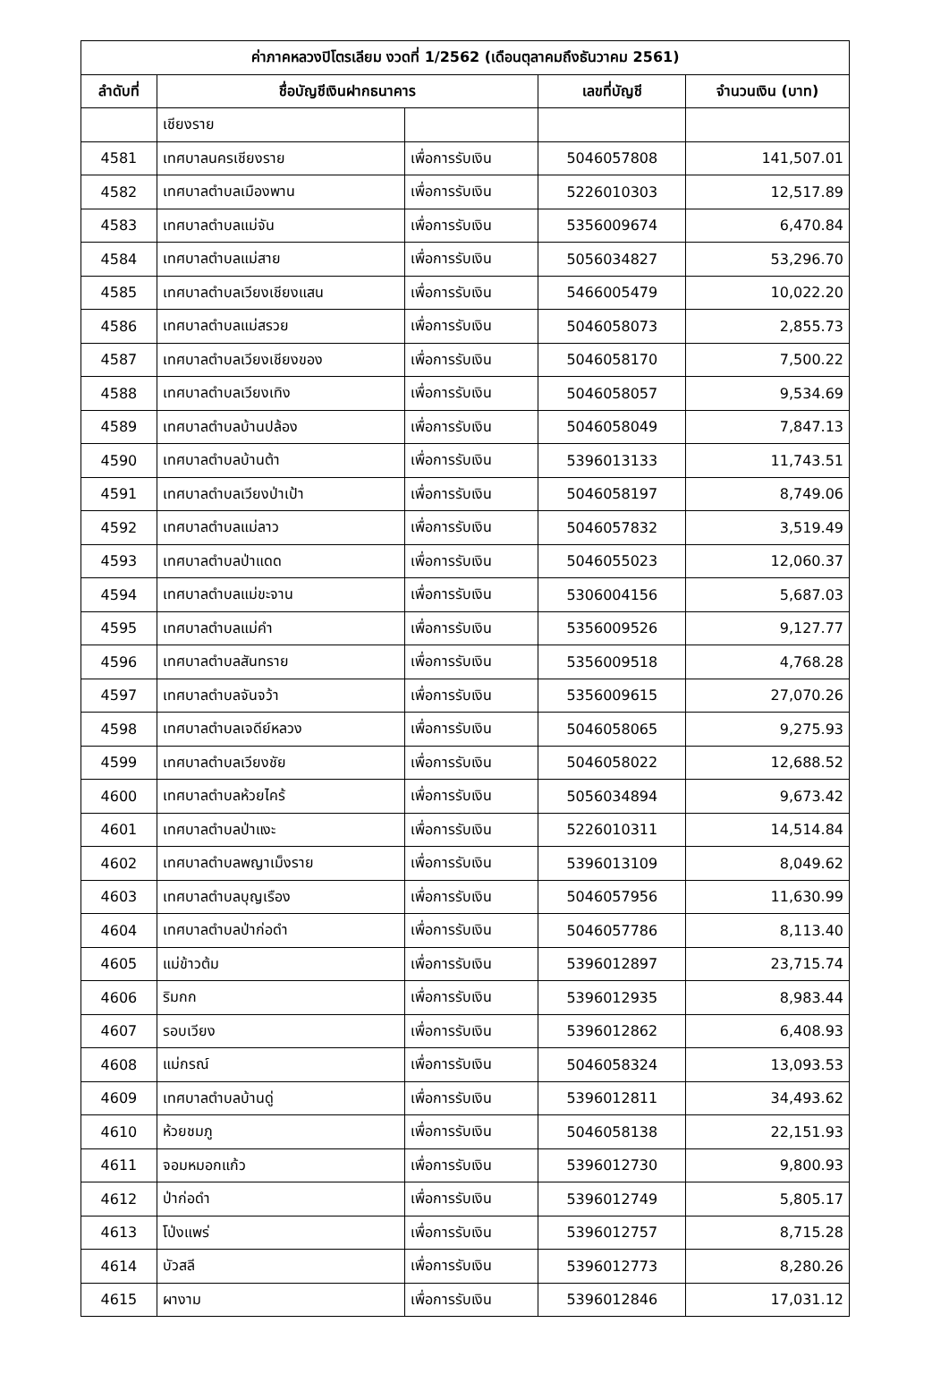| ค่าภาคหลวงปิโตรเลียม งวดที่ 1/2562 (เดือนตุลาคมถึงธันวาคม 2561) | | | | |
| --- | --- | --- | --- | --- |
| ลำดับที่ | ชื่อบัญชีเงินฝากธนาคาร | | เลขที่บัญชี | จำนวนเงิน (บาท) |
| | เชียงราย | | | |
| 4581 | เทศบาลนครเชียงราย | เพื่อการรับเงิน | 5046057808 | 141,507.01 |
| 4582 | เทศบาลตำบลเมืองพาน | เพื่อการรับเงิน | 5226010303 | 12,517.89 |
| 4583 | เทศบาลตำบลแม่จัน | เพื่อการรับเงิน | 5356009674 | 6,470.84 |
| 4584 | เทศบาลตำบลแม่สาย | เพื่อการรับเงิน | 5056034827 | 53,296.70 |
| 4585 | เทศบาลตำบลเวียงเชียงแสน | เพื่อการรับเงิน | 5466005479 | 10,022.20 |
| 4586 | เทศบาลตำบลแม่สรวย | เพื่อการรับเงิน | 5046058073 | 2,855.73 |
| 4587 | เทศบาลตำบลเวียงเชียงของ | เพื่อการรับเงิน | 5046058170 | 7,500.22 |
| 4588 | เทศบาลตำบลเวียงเทิง | เพื่อการรับเงิน | 5046058057 | 9,534.69 |
| 4589 | เทศบาลตำบลบ้านปล้อง | เพื่อการรับเงิน | 5046058049 | 7,847.13 |
| 4590 | เทศบาลตำบลบ้านต้า | เพื่อการรับเงิน | 5396013133 | 11,743.51 |
| 4591 | เทศบาลตำบลเวียงป่าเป้า | เพื่อการรับเงิน | 5046058197 | 8,749.06 |
| 4592 | เทศบาลตำบลแม่ลาว | เพื่อการรับเงิน | 5046057832 | 3,519.49 |
| 4593 | เทศบาลตำบลป่าแดด | เพื่อการรับเงิน | 5046055023 | 12,060.37 |
| 4594 | เทศบาลตำบลแม่ขะจาน | เพื่อการรับเงิน | 5306004156 | 5,687.03 |
| 4595 | เทศบาลตำบลแม่คำ | เพื่อการรับเงิน | 5356009526 | 9,127.77 |
| 4596 | เทศบาลตำบลสันทราย | เพื่อการรับเงิน | 5356009518 | 4,768.28 |
| 4597 | เทศบาลตำบลจันจว้า | เพื่อการรับเงิน | 5356009615 | 27,070.26 |
| 4598 | เทศบาลตำบลเจดีย์หลวง | เพื่อการรับเงิน | 5046058065 | 9,275.93 |
| 4599 | เทศบาลตำบลเวียงชัย | เพื่อการรับเงิน | 5046058022 | 12,688.52 |
| 4600 | เทศบาลตำบลห้วยไคร้ | เพื่อการรับเงิน | 5056034894 | 9,673.42 |
| 4601 | เทศบาลตำบลป่าแงะ | เพื่อการรับเงิน | 5226010311 | 14,514.84 |
| 4602 | เทศบาลตำบลพญาเม็งราย | เพื่อการรับเงิน | 5396013109 | 8,049.62 |
| 4603 | เทศบาลตำบลบุญเรือง | เพื่อการรับเงิน | 5046057956 | 11,630.99 |
| 4604 | เทศบาลตำบลป่าก่อดำ | เพื่อการรับเงิน | 5046057786 | 8,113.40 |
| 4605 | แม่ข้าวต้ม | เพื่อการรับเงิน | 5396012897 | 23,715.74 |
| 4606 | ริมกก | เพื่อการรับเงิน | 5396012935 | 8,983.44 |
| 4607 | รอบเวียง | เพื่อการรับเงิน | 5396012862 | 6,408.93 |
| 4608 | แม่กรณ์ | เพื่อการรับเงิน | 5046058324 | 13,093.53 |
| 4609 | เทศบาลตำบลบ้านดู่ | เพื่อการรับเงิน | 5396012811 | 34,493.62 |
| 4610 | ห้วยชมภู | เพื่อการรับเงิน | 5046058138 | 22,151.93 |
| 4611 | จอมหมอกแก้ว | เพื่อการรับเงิน | 5396012730 | 9,800.93 |
| 4612 | ป่าก่อดำ | เพื่อการรับเงิน | 5396012749 | 5,805.17 |
| 4613 | โป่งแพร่ | เพื่อการรับเงิน | 5396012757 | 8,715.28 |
| 4614 | บัวสลี | เพื่อการรับเงิน | 5396012773 | 8,280.26 |
| 4615 | ผางาม | เพื่อการรับเงิน | 5396012846 | 17,031.12 |